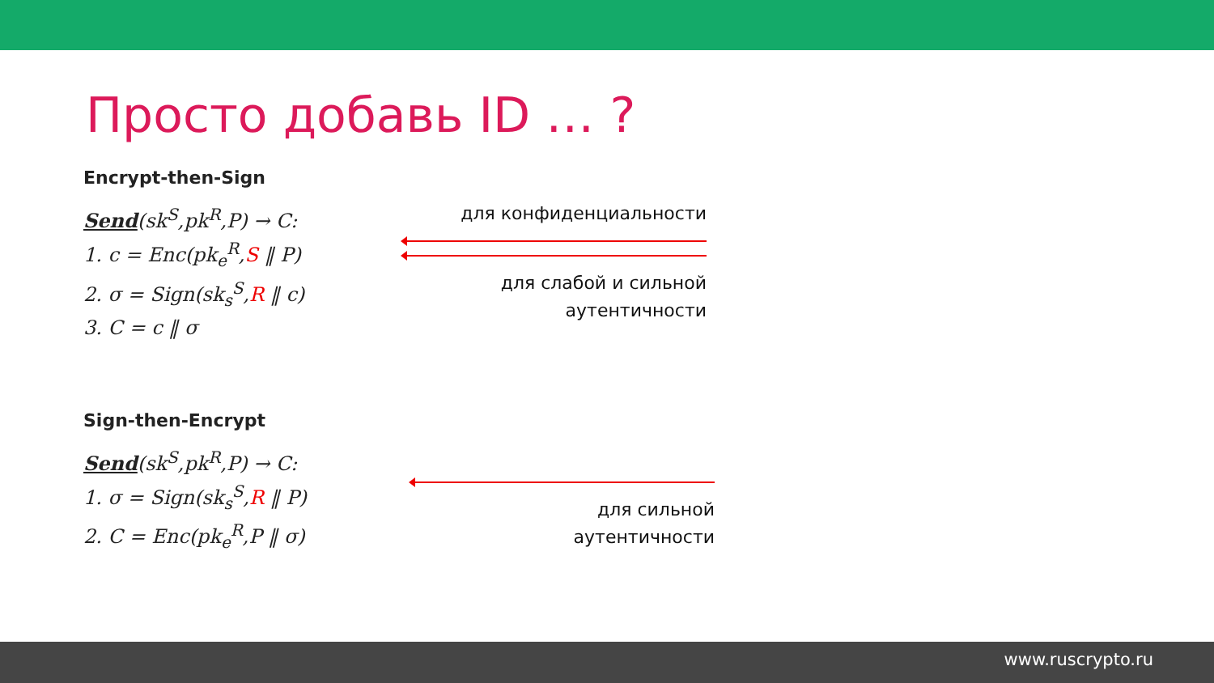Просто добавь ID … ?
Encrypt-then-Sign
Send(sk<sup>S</sup>,pk<sup>R</sup>,P) → C:
1. c = Enc(pk<sub>e</sub><sup>R</sup>,S ‖ P)
2. σ = Sign(sk<sub>s</sub><sup>S</sup>,R ‖ c)
3. C = c ‖ σ
для конфиденциальности
для слабой и сильной
аутентичности
Sign-then-Encrypt
Send(sk<sup>S</sup>,pk<sup>R</sup>,P) → C:
1. σ = Sign(sk<sub>s</sub><sup>S</sup>,R ‖ P)
2. C = Enc(pk<sub>e</sub><sup>R</sup>,P ‖ σ)
для сильной
аутентичности
www.ruscrypto.ru